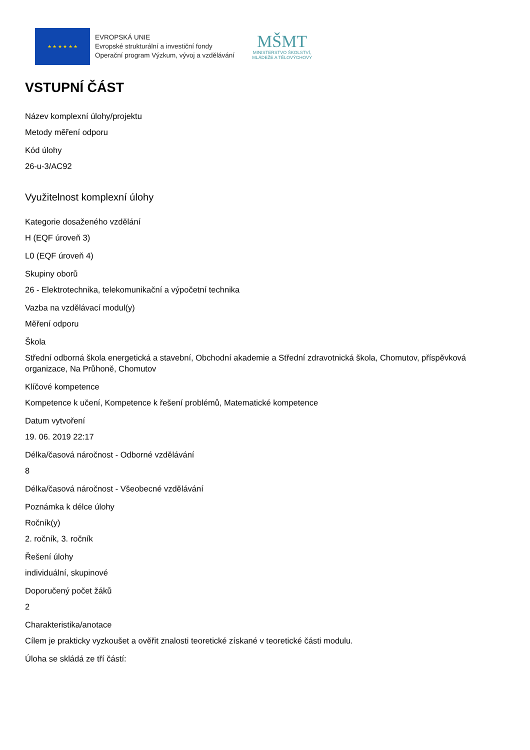★ ★ ★ ★ ★ ★
EVROPSKÁ UNIE
Evropské strukturální a investiční fondy
Operační program Výzkum, vývoj a vzdělávání
MŠMT
MINISTERSTVO ŠKOLSTVÍ,
MLÁDEŽE A TĚLOVÝCHOVY
VSTUPNÍ ČÁST
Název komplexní úlohy/projektu
Metody měření odporu
Kód úlohy
26-u-3/AC92
Využitelnost komplexní úlohy
Kategorie dosaženého vzdělání
H (EQF úroveň 3)
L0 (EQF úroveň 4)
Skupiny oborů
26 - Elektrotechnika, telekomunikační a výpočetní technika
Vazba na vzdělávací modul(y)
Měření odporu
Škola
Střední odborná škola energetická a stavební, Obchodní akademie a Střední zdravotnická škola, Chomutov, příspěvková organizace, Na Průhoně, Chomutov
Klíčové kompetence
Kompetence k učení, Kompetence k řešení problémů, Matematické kompetence
Datum vytvoření
19. 06. 2019 22:17
Délka/časová náročnost - Odborné vzdělávání
8
Délka/časová náročnost - Všeobecné vzdělávání
Poznámka k délce úlohy
Ročník(y)
2. ročník, 3. ročník
Řešení úlohy
individuální, skupinové
Doporučený počet žáků
2
Charakteristika/anotace
Cílem je prakticky vyzkoušet a ověřit znalosti teoretické získané v teoretické části modulu.
Úloha se skládá ze tří částí: